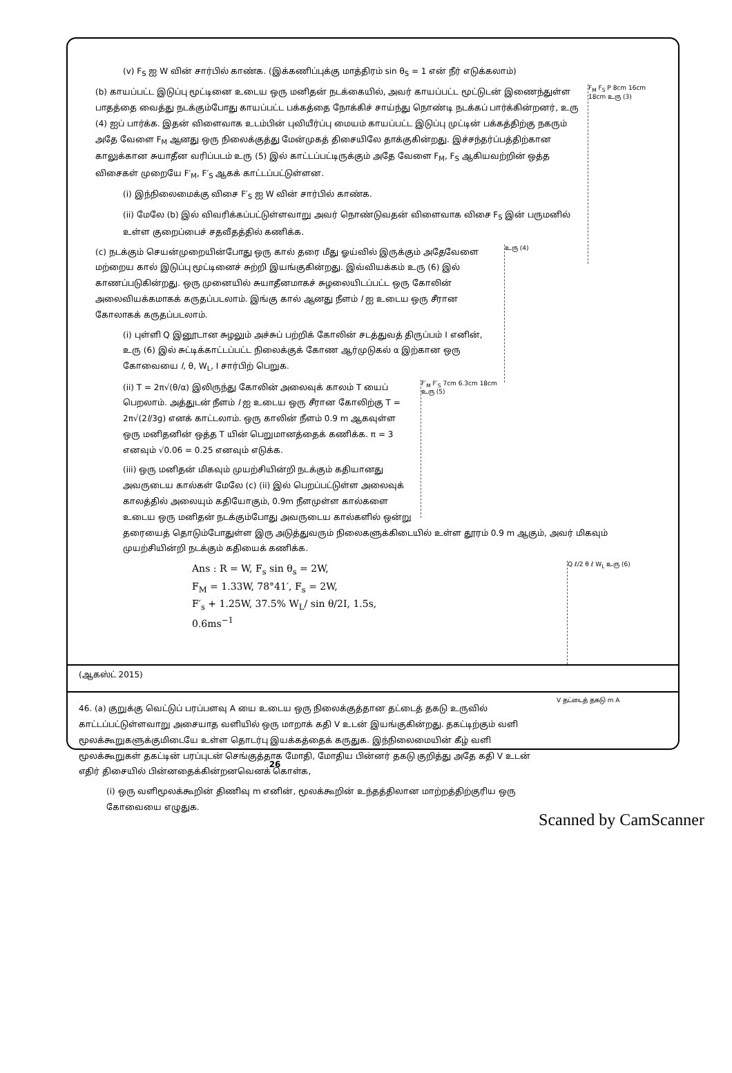(v) F<sub>S</sub> ஐ W வின் சார்பில் காண்க. (இக்கணிப்புக்கு மாத்திரம் sin θ<sub>S</sub> = 1 என் நீர் எடுக்கலாம்)
F<sub>M</sub> F<sub>S</sub> P 8cm 16cm 18cm உரு (3)
(b) காயப்பட்ட இடுப்பு மூட்டினை உடைய ஒரு மனிதன் நடக்கையில், அவர் காயப்பட்ட மூட்டுடன் இணைந்துள்ள பாதத்தை வைத்து நடக்கும்போது காயப்பட்ட பக்கத்தை நோக்கிச் சாய்ந்து நொண்டி நடக்கப் பார்க்கின்றனர், உரு (4) ஐப் பார்க்க. இதன் விளைவாக உடம்பின் புவியீர்ப்பு மையம் காயப்பட்ட இடுப்பு முட்டின் பக்கத்திற்கு நகரும் அதே வேளை F<sub>M</sub> ஆனது ஒரு நிலைக்குத்து மேன்முகத் திசையிலே தாக்குகின்றது. இச்சந்தர்ப்பத்திற்கான காலுக்கான சுயாதீன வரிப்படம் உரு (5) இல் காட்டப்பட்டிருக்கும் அதே வேளை F<sub>M</sub>, F<sub>S</sub> ஆகியவற்றின் ஒத்த விசைகள் முறையே F′<sub>M</sub>, F′<sub>S</sub> ஆகக் காட்டப்பட்டுள்ளன.
(i) இந்நிலைமைக்கு விசை F′<sub>S</sub> ஐ W வின் சார்பில் காண்க.
(ii) மேலே (b) இல் விவரிக்கப்பட்டுள்ளவாறு அவர் நொண்டுவதன் விளைவாக விசை F<sub>S</sub> இன் பருமனில் உள்ள குறைப்பைச் சதவீதத்தில் கணிக்க.
உரு (4)
(c) நடக்கும் செயன்முறையின்போது ஒரு கால் தரை மீது ஓய்வில் இருக்கும் அதேவேளை மற்றைய கால் இடுப்பு மூட்டினைச் சுற்றி இயங்குகின்றது. இவ்வியக்கம் உரு (6) இல் காணப்படுகின்றது. ஒரு முனையில் சுயாதீனமாகச் சுழலையிடப்பட்ட ஒரு கோலின் அலைவியக்கமாகக் கருதப்படலாம். இங்கு கால் ஆனது நீளம் l ஐ உடைய ஒரு சீரான கோலாகக் கருதப்படலாம்.
(i) புள்ளி Q இனூடான சுழலும் அச்சுப் பற்றிக் கோலின் சடத்துவத் திருப்பம் I எனின், உரு (6) இல் சுட்டிக்காட்டப்பட்ட நிலைக்குக் கோண ஆர்முடுகல் α இற்கான ஒரு கோவையை l, θ, W<sub>L</sub>, I சார்பிற் பெறுக.
F′<sub>M</sub> F′<sub>S</sub> 7cm 6.3cm 18cm உரு (5)
(ii) T = 2π√(θ/α) இலிருந்து கோலின் அலைவுக் காலம் T யைப் பெறலாம். அத்துடன் நீளம் l ஐ உடைய ஒரு சீரான கோலிற்கு T = 2π√(2l/3g) எனக் காட்டலாம். ஒரு காலின் நீளம் 0.9 m ஆகவுள்ள ஒரு மனிதனின் ஒத்த T யின் பெறுமானத்தைக் கணிக்க. π = 3 எனவும் √0.06 = 0.25 எனவும் எடுக்க.
(iii) ஒரு மனிதன் மிகவும் முயற்சியின்றி நடக்கும் கதியானது அவருடைய கால்கள் மேலே (c) (ii) இல் பெறப்பட்டுள்ள அலைவுக் காலத்தில் அலையும் கதியோகும், 0.9m நீளமுள்ள கால்களை உடைய ஒரு மனிதன் நடக்கும்போது அவருடைய கால்களில் ஒன்று தரையைத் தொடும்போதுள்ள இரு அடுத்துவரும் நிலைகளுக்கிடையில் உள்ள தூரம் 0.9 m ஆகும், அவர் மிகவும் முயற்சியின்றி நடக்கும் கதியைக் கணிக்க.
Q ℓ/2 θ ℓ W<sub>L</sub> உரு (6)
Ans : R = W, F<sub>s</sub> sin θ<sub>s</sub> = 2W,
F<sub>M</sub> = 1.33W, 78°41′, F<sub>s</sub> = 2W,
F′<sub>s</sub> + 1.25W, 37.5% W<sub>L</sub>/ sin θ/2I, 1.5s,
0.6ms<sup>−1</sup>
(ஆகஸ்ட் 2015)
V தட்டைத் தகடு m A
46. (a) குறுக்கு வெட்டுப் பரப்பளவு A யை உடைய ஒரு நிலைக்குத்தான தட்டைத் தகடு உருவில் காட்டப்பட்டுள்ளவாறு அசையாத வளியில் ஒரு மாறாக் கதி V உடன் இயங்குகின்றது. தகட்டிற்கும் வளி மூலக்கூறுகளுக்குமிடையே உள்ள தொடர்பு இயக்கத்தைக் கருதுக. இந்நிலைமையின் கீழ் வளி மூலக்கூறுகள் தகட்டின் பரப்புடன் செங்குத்தாக மோதி, மோதிய பின்னர் தகடு குறித்து அதே கதி V உடன் எதிர் திசையில் பின்னதைக்கின்றனவெனக் கொள்க,
(i) ஒரு வளிமூலக்கூறின் திணிவு m எனின், மூலக்கூறின் உந்தத்திலான மாற்றத்திற்குரிய ஒரு கோவையை எழுதுக.
26
Scanned by CamScanner